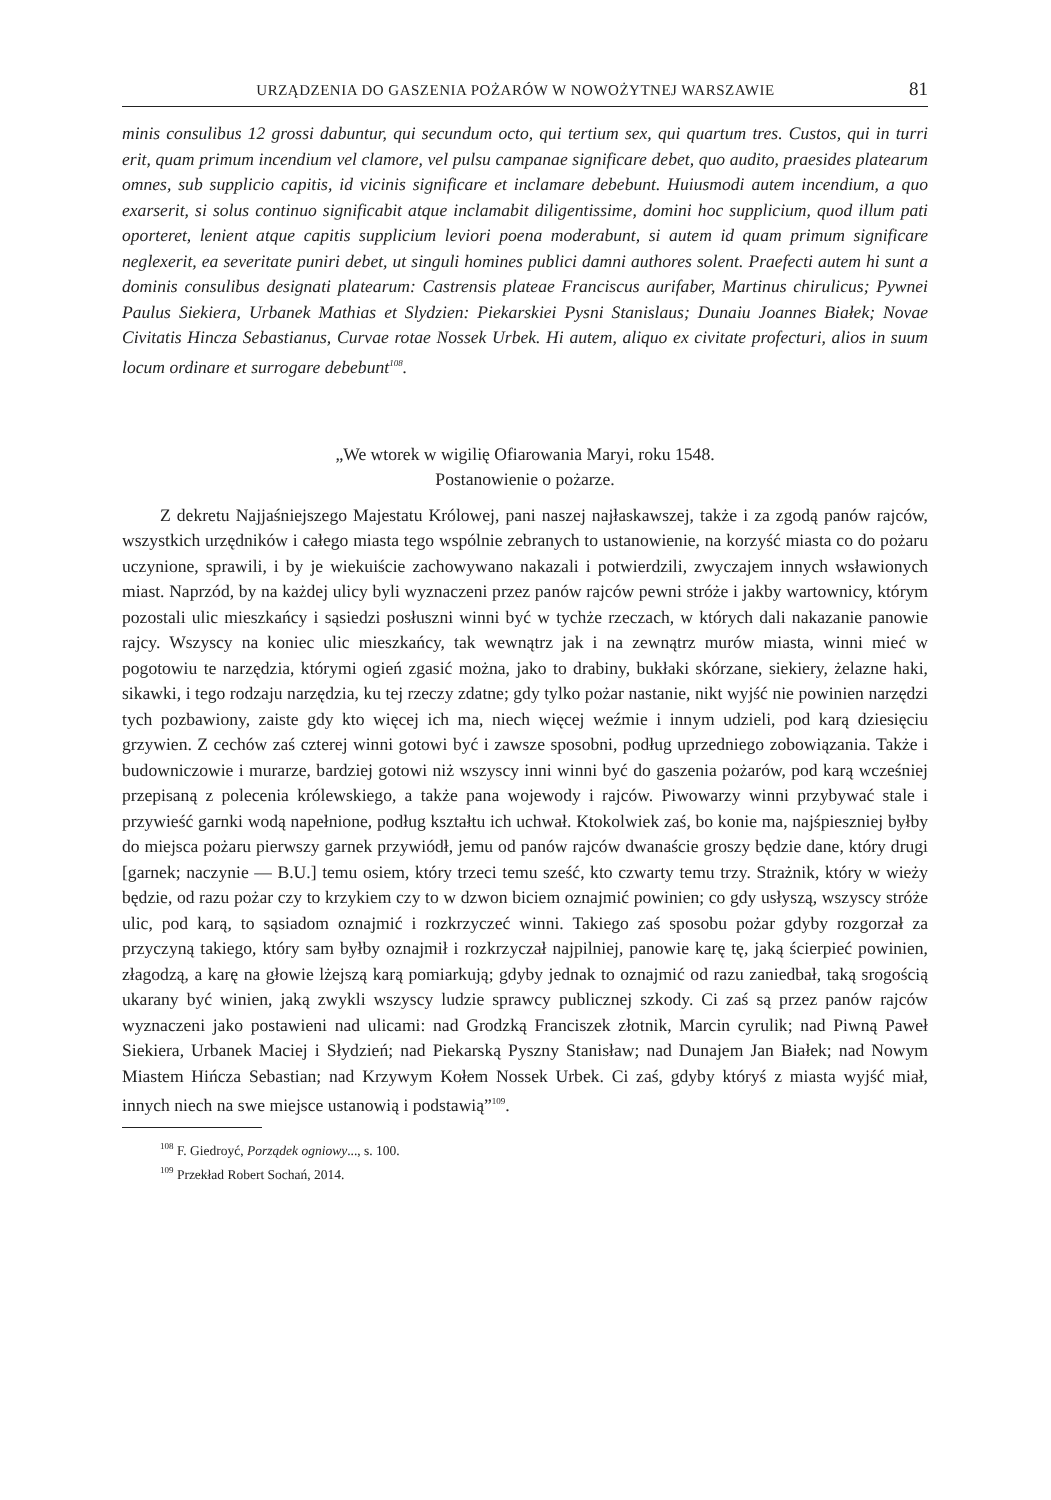URZĄDZENIA DO GASZENIA POŻARÓW W NOWOŻYTNEJ WARSZAWIE 81
minis consulibus 12 grossi dabuntur, qui secundum octo, qui tertium sex, qui quartum tres. Custos, qui in turri erit, quam primum incendium vel clamore, vel pulsu campanae significare debet, quo audito, praesides platearum omnes, sub supplicio capitis, id vicinis significare et inclamare debebunt. Huiusmodi autem incendium, a quo exarserit, si solus continuo significabit atque inclamabit diligentissime, domini hoc supplicium, quod illum pati oporteret, lenient atque capitis supplicium leviori poena moderabunt, si autem id quam primum significare neglexerit, ea severitate puniri debet, ut singuli homines publici damni authores solent. Praefecti autem hi sunt a dominis consulibus designati platearum: Castrensis plateae Franciscus aurifaber, Martinus chirulicus; Pywnei Paulus Siekiera, Urbanek Mathias et Slydzien: Piekarskiei Pysni Stanislaus; Dunaiu Joannes Białek; Novae Civitatis Hincza Sebastianus, Curvae rotae Nossek Urbek. Hi autem, aliquo ex civitate profecturi, alios in suum locum ordinare et surrogare debebunt<sup>108</sup>.
„We wtorek w wigilię Ofiarowania Maryi, roku 1548.
Postanowienie o pożarze.
Z dekretu Najjaśniejszego Majestatu Królowej, pani naszej najłaskawszej, także i za zgodą panów rajców, wszystkich urzędników i całego miasta tego wspólnie zebranych to ustanowienie, na korzyść miasta co do pożaru uczynione, sprawili, i by je wiekuiście zachowywano nakazali i potwierdzili, zwyczajem innych wsławionych miast. Naprzód, by na każdej ulicy byli wyznaczeni przez panów rajców pewni stróże i jakby wartownicy, którym pozostali ulic mieszkańcy i sąsiedzi posłuszni winni być w tychże rzeczach, w których dali nakazanie panowie rajcy. Wszyscy na koniec ulic mieszkańcy, tak wewnątrz jak i na zewnątrz murów miasta, winni mieć w pogotowiu te narzędzia, którymi ogień zgasić można, jako to drabiny, bukłaki skórzane, siekiery, żelazne haki, sikawki, i tego rodzaju narzędzia, ku tej rzeczy zdatne; gdy tylko pożar nastanie, nikt wyjść nie powinien narzędzi tych pozbawiony, zaiste gdy kto więcej ich ma, niech więcej weźmie i innym udzieli, pod karą dziesięciu grzywien. Z cechów zaś czterej winni gotowi być i zawsze sposobni, podług uprzedniego zobowiązania. Także i budowniczowie i murarze, bardziej gotowi niż wszyscy inni winni być do gaszenia pożarów, pod karą wcześniej przepisaną z polecenia królewskiego, a także pana wojewody i rajców. Piwowarzy winni przybywać stale i przywieść garnki wodą napełnione, podług kształtu ich uchwał. Ktokolwiek zaś, bo konie ma, najśpieszniej byłby do miejsca pożaru pierwszy garnek przywiódł, jemu od panów rajców dwanaście groszy będzie dane, który drugi [garnek; naczynie — B.U.] temu osiem, który trzeci temu sześć, kto czwarty temu trzy. Strażnik, który w wieży będzie, od razu pożar czy to krzykiem czy to w dzwon biciem oznajmić powinien; co gdy usłyszą, wszyscy stróże ulic, pod karą, to sąsiadom oznajmić i rozkrzyczeć winni. Takiego zaś sposobu pożar gdyby rozgorzał za przyczyną takiego, który sam byłby oznajmił i rozkrzyczał najpilniej, panowie karę tę, jaką ścierpieć powinien, złagodzą, a karę na głowie lżejszą karą pomiarkują; gdyby jednak to oznajmić od razu zaniedbał, taką srogością ukarany być winien, jaką zwykli wszyscy ludzie sprawcy publicznej szkody. Ci zaś są przez panów rajców wyznaczeni jako postawieni nad ulicami: nad Grodzką Franciszek złotnik, Marcin cyrulik; nad Piwną Paweł Siekiera, Urbanek Maciej i Słydzień; nad Piekarską Pyszny Stanisław; nad Dunajem Jan Białek; nad Nowym Miastem Hińcza Sebastian; nad Krzywym Kołem Nossek Urbek. Ci zaś, gdyby któryś z miasta wyjść miał, innych niech na swe miejsce ustanowią i podstawią”<sup>109</sup>.
<sup>108</sup> F. Giedroyć, Porządek ogniowy..., s. 100.
<sup>109</sup> Przekład Robert Sochań, 2014.